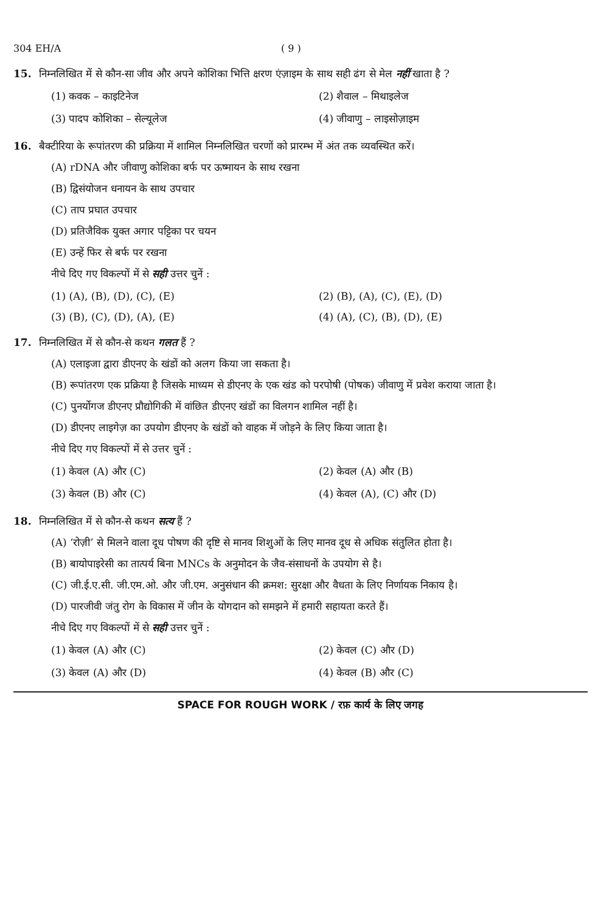304 EH/A ( 9 )
15. निम्नलिखित में से कौन-सा जीव और अपने कोशिका भित्ति क्षरण एंज़ाइम के साथ सही ढंग से मेल नहीं खाता है ?
(1) कवक – काइटिनेज
(2) शैवाल – मिथाइलेज
(3) पादप कोशिका – सेल्यूलेज
(4) जीवाणु – लाइसोज़ाइम
16. बैक्टीरिया के रूपांतरण की प्रक्रिया में शामिल निम्नलिखित चरणों को प्रारम्भ में अंत तक व्यवस्थित करें।
(A) rDNA और जीवाणु कोशिका बर्फ पर ऊष्मायन के साथ रखना
(B) द्विसंयोजन धनायन के साथ उपचार
(C) ताप प्रघात उपचार
(D) प्रतिजैविक युक्त अगार पट्टिका पर चयन
(E) उन्हें फिर से बर्फ पर रखना
नीचे दिए गए विकल्पों में से सही उत्तर चुनें :
(1) (A), (B), (D), (C), (E)
(2) (B), (A), (C), (E), (D)
(3) (B), (C), (D), (A), (E)
(4) (A), (C), (B), (D), (E)
17. निम्नलिखित में से कौन-से कथन गलत हैं ?
(A) एलाइजा द्वारा डीएनए के खंडों को अलग किया जा सकता है।
(B) रूपांतरण एक प्रक्रिया है जिसके माध्यम से डीएनए के एक खंड को परपोषी (पोषक) जीवाणु में प्रवेश कराया जाता है।
(C) पुनर्योगज डीएनए प्रौद्योगिकी में वांछित डीएनए खंडों का विलगन शामिल नहीं है।
(D) डीएनए लाइगेज़ का उपयोग डीएनए के खंडों को वाहक में जोड़ने के लिए किया जाता है।
नीचे दिए गए विकल्पों में से उत्तर चुनें :
(1) केवल (A) और (C)
(2) केवल (A) और (B)
(3) केवल (B) और (C)
(4) केवल (A), (C) और (D)
18. निम्नलिखित में से कौन-से कथन सत्य हैं ?
(A) ‘रोज़ी’ से मिलने वाला दूध पोषण की दृष्टि से मानव शिशुओं के लिए मानव दूध से अधिक संतुलित होता है।
(B) बायोपाइरेसी का तात्पर्य बिना MNCs के अनुमोदन के जैव-संसाधनों के उपयोग से है।
(C) जी.ई.ए.सी. जी.एम.ओ. और जी.एम. अनुसंधान की क्रमश: सुरक्षा और वैधता के लिए निर्णायक निकाय है।
(D) पारजीवी जंतु रोग के विकास में जीन के योगदान को समझने में हमारी सहायता करते हैं।
नीचे दिए गए विकल्पों में से सही उत्तर चुनें :
(1) केवल (A) और (C)
(2) केवल (C) और (D)
(3) केवल (A) और (D)
(4) केवल (B) और (C)
SPACE FOR ROUGH WORK / रफ़ कार्य के लिए जगह